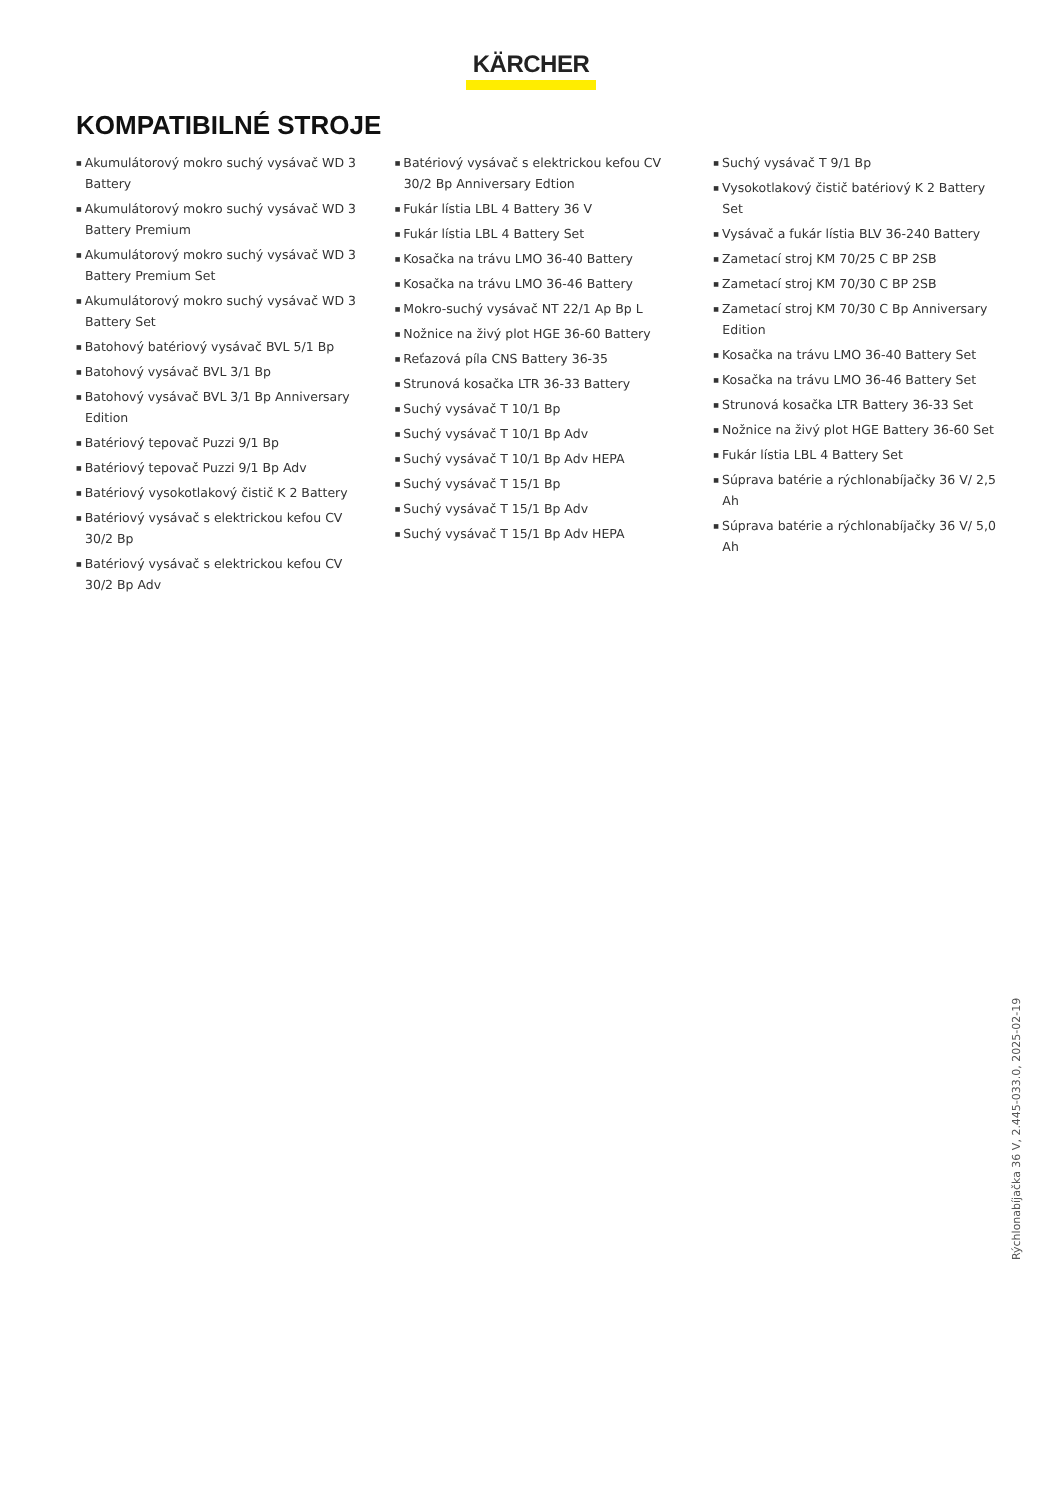KÄRCHER
KOMPATIBILNÉ STROJE
■ Akumulátorový mokro suchý vysávač WD 3 Battery
■ Akumulátorový mokro suchý vysávač WD 3 Battery Premium
■ Akumulátorový mokro suchý vysávač WD 3 Battery Premium Set
■ Akumulátorový mokro suchý vysávač WD 3 Battery Set
■ Batohový batériový vysávač BVL 5/1 Bp
■ Batohový vysávač BVL 3/1 Bp
■ Batohový vysávač BVL 3/1 Bp Anniversary Edition
■ Batériový tepovač Puzzi 9/1 Bp
■ Batériový tepovač Puzzi 9/1 Bp Adv
■ Batériový vysokotlakový čistič K 2 Battery
■ Batériový vysávač s elektrickou kefou CV 30/2 Bp
■ Batériový vysávač s elektrickou kefou CV 30/2 Bp Adv
■ Batériový vysávač s elektrickou kefou CV 30/2 Bp Anniversary Edtion
■ Fukár lístia LBL 4 Battery 36 V
■ Fukár lístia LBL 4 Battery Set
■ Kosačka na trávu LMO 36-40 Battery
■ Kosačka na trávu LMO 36-46 Battery
■ Mokro-suchý vysávač NT 22/1 Ap Bp L
■ Nožnice na živý plot HGE 36-60 Battery
■ Reťazová píla CNS Battery 36-35
■ Strunová kosačka LTR 36-33 Battery
■ Suchý vysávač T 10/1 Bp
■ Suchý vysávač T 10/1 Bp Adv
■ Suchý vysávač T 10/1 Bp Adv HEPA
■ Suchý vysávač T 15/1 Bp
■ Suchý vysávač T 15/1 Bp Adv
■ Suchý vysávač T 15/1 Bp Adv HEPA
■ Suchý vysávač T 9/1 Bp
■ Vysokotlakový čistič batériový K 2 Battery Set
■ Vysávač a fukár lístia BLV 36-240 Battery
■ Zametací stroj KM 70/25 C BP 2SB
■ Zametací stroj KM 70/30 C BP 2SB
■ Zametací stroj KM 70/30 C Bp Anniversary Edition
■ Kosačka na trávu LMO 36-40 Battery Set
■ Kosačka na trávu LMO 36-46 Battery Set
■ Strunová kosačka LTR Battery 36-33 Set
■ Nožnice na živý plot HGE Battery 36-60 Set
■ Fukár lístia LBL 4 Battery Set
■ Súprava batérie a rýchlonabíjačky 36 V/ 2,5 Ah
■ Súprava batérie a rýchlonabíjačky 36 V/ 5,0 Ah
Rýchlonabíjačka 36 V, 2.445-033.0, 2025-02-19